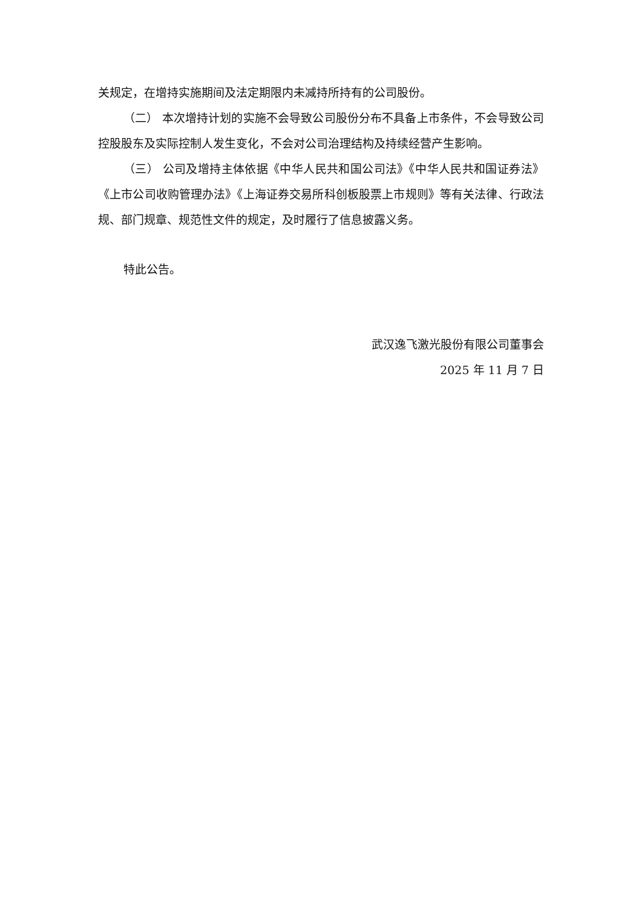关规定，在增持实施期间及法定期限内未减持所持有的公司股份。
（二） 本次增持计划的实施不会导致公司股份分布不具备上市条件，不会导致公司控股股东及实际控制人发生变化，不会对公司治理结构及持续经营产生影响。
（三） 公司及增持主体依据《中华人民共和国公司法》《中华人民共和国证券法》《上市公司收购管理办法》《上海证券交易所科创板股票上市规则》等有关法律、行政法规、部门规章、规范性文件的规定，及时履行了信息披露义务。
特此公告。
武汉逸飞激光股份有限公司董事会
2025 年 11 月 7 日